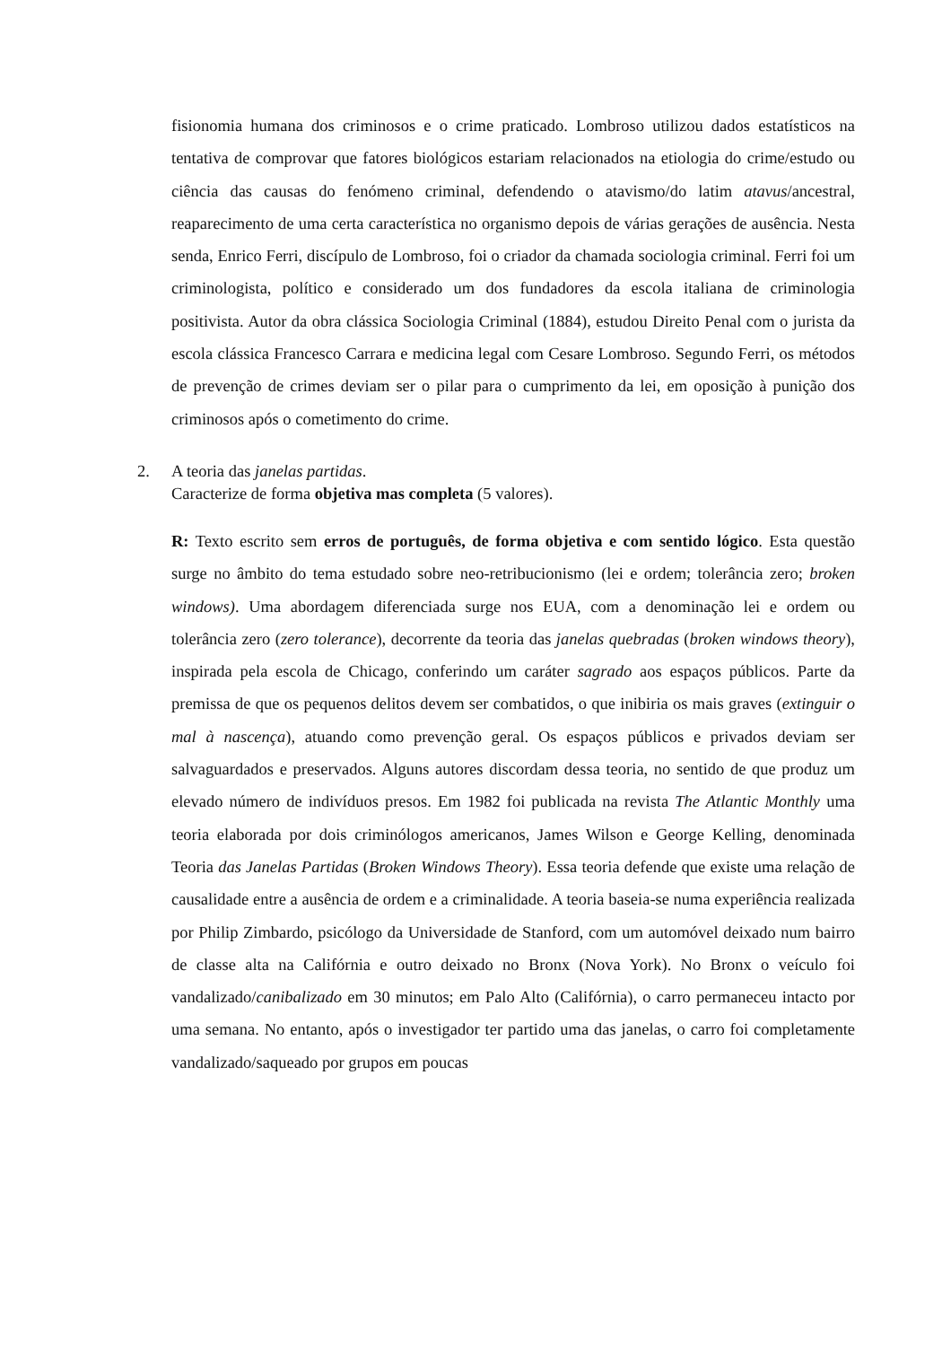fisionomia humana dos criminosos e o crime praticado. Lombroso utilizou dados estatísticos na tentativa de comprovar que fatores biológicos estariam relacionados na etiologia do crime/estudo ou ciência das causas do fenómeno criminal, defendendo o atavismo/do latim atavus/ancestral, reaparecimento de uma certa característica no organismo depois de várias gerações de ausência. Nesta senda, Enrico Ferri, discípulo de Lombroso, foi o criador da chamada sociologia criminal. Ferri foi um criminologista, político e considerado um dos fundadores da escola italiana de criminologia positivista. Autor da obra clássica Sociologia Criminal (1884), estudou Direito Penal com o jurista da escola clássica Francesco Carrara e medicina legal com Cesare Lombroso. Segundo Ferri, os métodos de prevenção de crimes deviam ser o pilar para o cumprimento da lei, em oposição à punição dos criminosos após o cometimento do crime.
2. A teoria das janelas partidas.
Caracterize de forma objetiva mas completa (5 valores).
R: Texto escrito sem erros de português, de forma objetiva e com sentido lógico. Esta questão surge no âmbito do tema estudado sobre neo-retribucionismo (lei e ordem; tolerância zero; broken windows). Uma abordagem diferenciada surge nos EUA, com a denominação lei e ordem ou tolerância zero (zero tolerance), decorrente da teoria das janelas quebradas (broken windows theory), inspirada pela escola de Chicago, conferindo um caráter sagrado aos espaços públicos. Parte da premissa de que os pequenos delitos devem ser combatidos, o que inibiria os mais graves (extinguir o mal à nascença), atuando como prevenção geral. Os espaços públicos e privados deviam ser salvaguardados e preservados. Alguns autores discordam dessa teoria, no sentido de que produz um elevado número de indivíduos presos. Em 1982 foi publicada na revista The Atlantic Monthly uma teoria elaborada por dois criminólogos americanos, James Wilson e George Kelling, denominada Teoria das Janelas Partidas (Broken Windows Theory). Essa teoria defende que existe uma relação de causalidade entre a ausência de ordem e a criminalidade. A teoria baseia-se numa experiência realizada por Philip Zimbardo, psicólogo da Universidade de Stanford, com um automóvel deixado num bairro de classe alta na Califórnia e outro deixado no Bronx (Nova York). No Bronx o veículo foi vandalizado/canibalizado em 30 minutos; em Palo Alto (Califórnia), o carro permaneceu intacto por uma semana. No entanto, após o investigador ter partido uma das janelas, o carro foi completamente vandalizado/saqueado por grupos em poucas